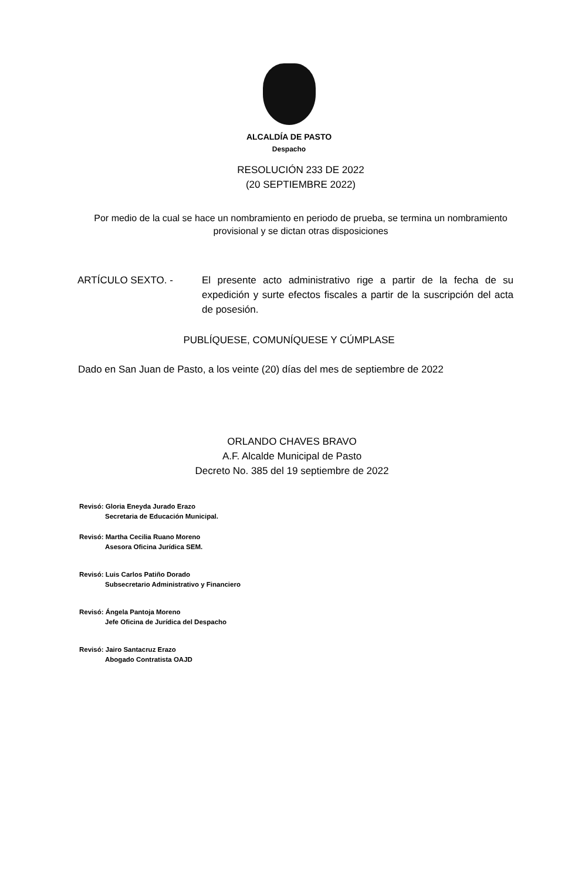ALCALDÍA DE PASTO
Despacho
RESOLUCIÓN 233 DE 2022
(20 SEPTIEMBRE 2022)
Por medio de la cual se hace un nombramiento en periodo de prueba, se termina un nombramiento provisional y se dictan otras disposiciones
ARTÍCULO SEXTO. - El presente acto administrativo rige a partir de la fecha de su expedición y surte efectos fiscales a partir de la suscripción del acta de posesión.
PUBLÍQUESE, COMUNÍQUESE Y CÚMPLASE
Dado en San Juan de Pasto, a los veinte (20) días del mes de septiembre de 2022
ORLANDO CHAVES BRAVO
A.F. Alcalde Municipal de Pasto
Decreto No. 385 del 19 septiembre de 2022
Revisó: Gloria Eneyda Jurado Erazo
Secretaria de Educación Municipal.
Revisó: Martha Cecilia Ruano Moreno
Asesora Oficina Jurídica SEM.
Revisó: Luis Carlos Patiño Dorado
Subsecretario Administrativo y Financiero
Revisó: Ángela Pantoja Moreno
Jefe Oficina de Jurídica del Despacho
Revisó: Jairo Santacruz Erazo
Abogado Contratista OAJD